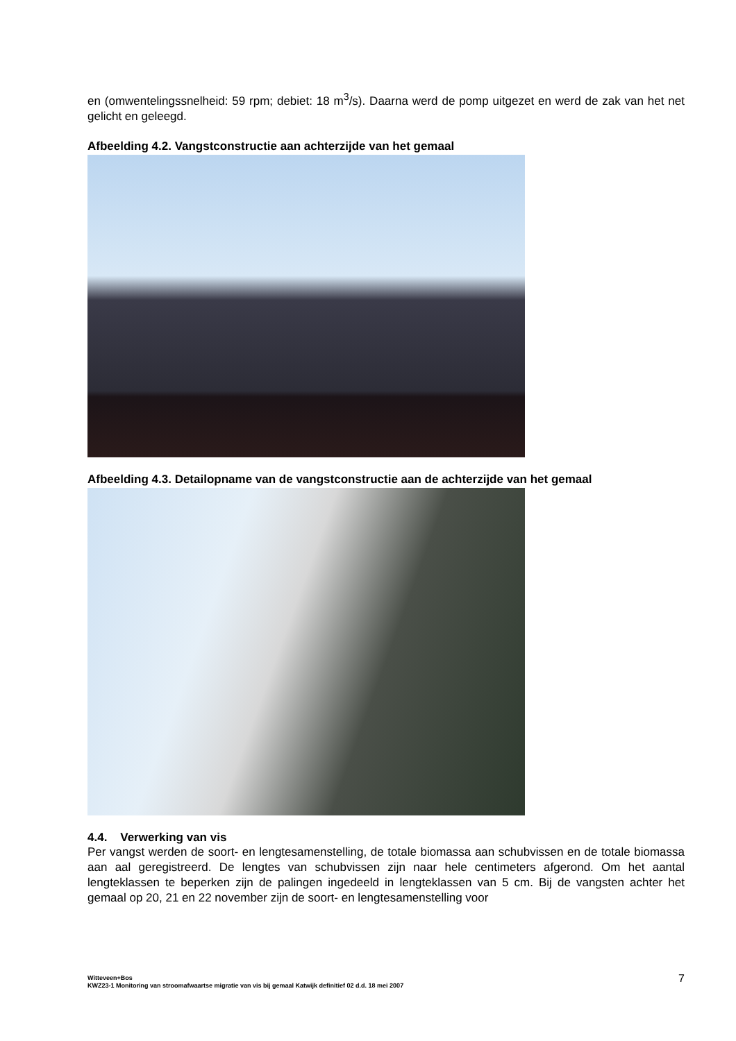en (omwentelingssnelheid: 59 rpm; debiet: 18 m<sup>3</sup>/s). Daarna werd de pomp uitgezet en werd de zak van het net gelicht en geleegd.
Afbeelding 4.2. Vangstconstructie aan achterzijde van het gemaal
Afbeelding 4.3. Detailopname van de vangstconstructie aan de achterzijde van het gemaal
4.4. Verwerking van vis
Per vangst werden de soort- en lengtesamenstelling, de totale biomassa aan schubvissen en de totale biomassa aan aal geregistreerd. De lengtes van schubvissen zijn naar hele centimeters afgerond. Om het aantal lengteklassen te beperken zijn de palingen ingedeeld in lengteklassen van 5 cm. Bij de vangsten achter het gemaal op 20, 21 en 22 november zijn de soort- en lengtesamenstelling voor
Witteveen+Bos
KWZ23-1 Monitoring van stroomafwaartse migratie van vis bij gemaal Katwijk definitief 02 d.d. 18 mei 2007
7